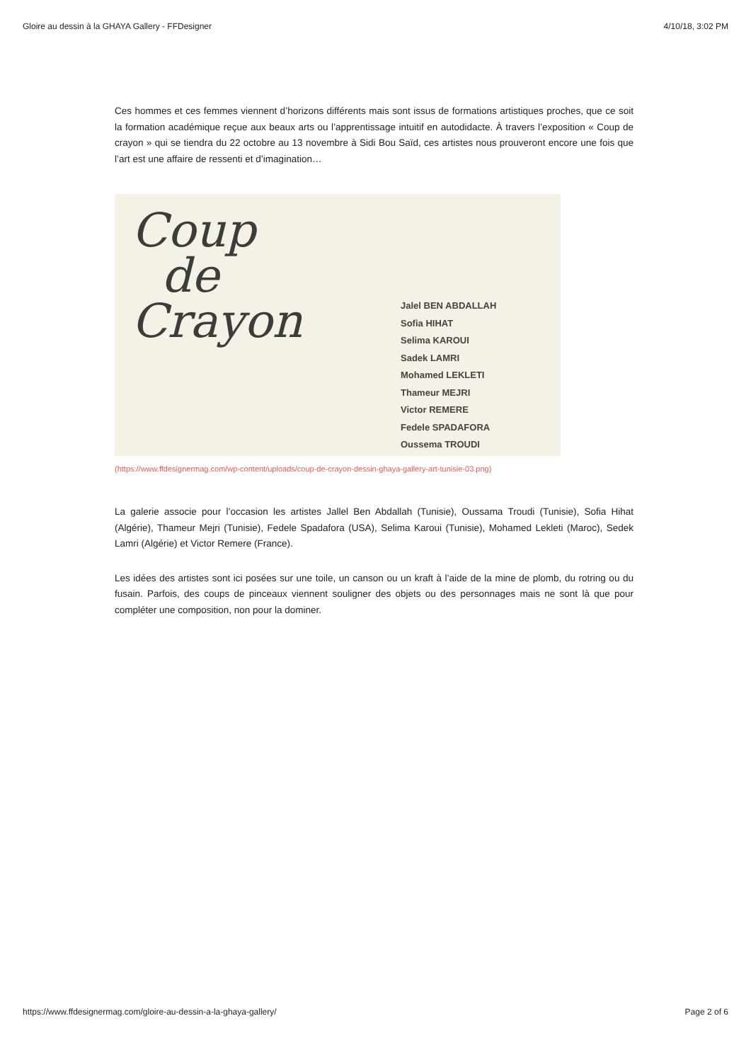Gloire au dessin à la GHAYA Gallery - FFDesigner 4/10/18, 3:02 PM
Ces hommes et ces femmes viennent d’horizons différents mais sont issus de formations artistiques proches, que ce soit la formation académique reçue aux beaux arts ou l’apprentissage intuitif en autodidacte. À travers l’exposition « Coup de crayon » qui se tiendra du 22 octobre au 13 novembre à Sidi Bou Saïd, ces artistes nous prouveront encore une fois que l’art est une affaire de ressenti et d’imagination…
Coup
de
Crayon
Jalel BEN ABDALLAH
Sofia HIHAT
Selima KAROUI
Sadek LAMRI
Mohamed LEKLETI
Thameur MEJRI
Victor REMERE
Fedele SPADAFORA
Oussema TROUDI
(https://www.ffdesignermag.com/wp-content/uploads/coup-de-crayon-dessin-ghaya-gallery-art-tunisie-03.png)
La galerie associe pour l’occasion les artistes Jallel Ben Abdallah (Tunisie), Oussama Troudi (Tunisie), Sofia Hihat (Algérie), Thameur Mejri (Tunisie), Fedele Spadafora (USA), Selima Karoui (Tunisie), Mohamed Lekleti (Maroc), Sedek Lamri (Algérie) et Victor Remere (France).
Les idées des artistes sont ici posées sur une toile, un canson ou un kraft à l’aide de la mine de plomb, du rotring ou du fusain. Parfois, des coups de pinceaux viennent souligner des objets ou des personnages mais ne sont là que pour compléter une composition, non pour la dominer.
https://www.ffdesignermag.com/gloire-au-dessin-a-la-ghaya-gallery/ Page 2 of 6